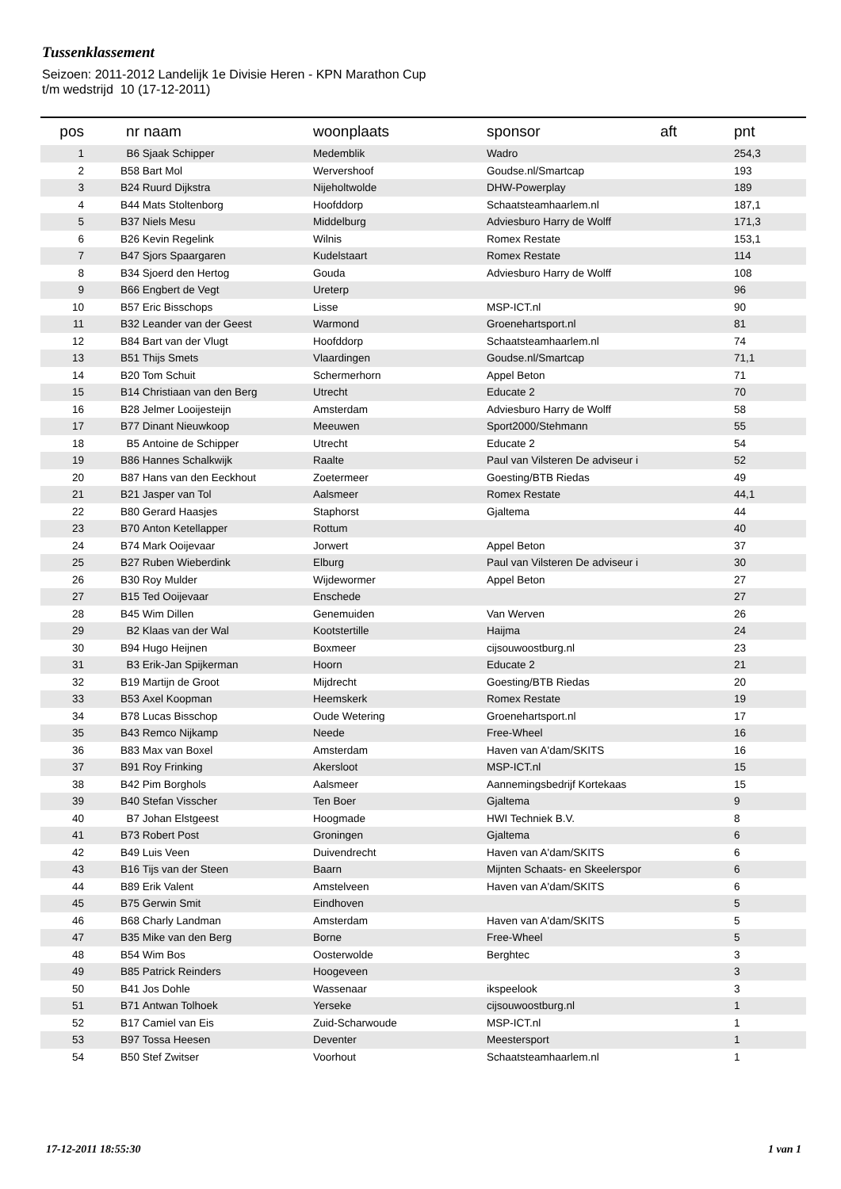Tussenklassement
Seizoen: 2011-2012 Landelijk 1e Divisie Heren - KPN Marathon Cup
t/m wedstrijd 10 (17-12-2011)
| pos | nr | naam | woonplaats | sponsor | aft | pnt |
| --- | --- | --- | --- | --- | --- | --- |
| 1 | B6 | Sjaak Schipper | Medemblik | Wadro | | 254,3 |
| 2 | B58 | Bart Mol | Wervershoof | Goudse.nl/Smartcap | | 193 |
| 3 | B24 | Ruurd Dijkstra | Nijeholtwolde | DHW-Powerplay | | 189 |
| 4 | B44 | Mats Stoltenborg | Hoofddorp | Schaatsteamhaarlem.nl | | 187,1 |
| 5 | B37 | Niels Mesu | Middelburg | Adviesburo Harry de Wolff | | 171,3 |
| 6 | B26 | Kevin Regelink | Wilnis | Romex Restate | | 153,1 |
| 7 | B47 | Sjors Spaargaren | Kudelstaart | Romex Restate | | 114 |
| 8 | B34 | Sjoerd den Hertog | Gouda | Adviesburo Harry de Wolff | | 108 |
| 9 | B66 | Engbert de Vegt | Ureterp | | | 96 |
| 10 | B57 | Eric Bisschops | Lisse | MSP-ICT.nl | | 90 |
| 11 | B32 | Leander van der Geest | Warmond | Groenehartsport.nl | | 81 |
| 12 | B84 | Bart van der Vlugt | Hoofddorp | Schaatsteamhaarlem.nl | | 74 |
| 13 | B51 | Thijs Smets | Vlaardingen | Goudse.nl/Smartcap | | 71,1 |
| 14 | B20 | Tom Schuit | Schermerhorn | Appel Beton | | 71 |
| 15 | B14 | Christiaan van den Berg | Utrecht | Educate 2 | | 70 |
| 16 | B28 | Jelmer Looijesteijn | Amsterdam | Adviesburo Harry de Wolff | | 58 |
| 17 | B77 | Dinant Nieuwkoop | Meeuwen | Sport2000/Stehmann | | 55 |
| 18 | B5 | Antoine de Schipper | Utrecht | Educate 2 | | 54 |
| 19 | B86 | Hannes Schalkwijk | Raalte | Paul van Vilsteren De adviseur i | | 52 |
| 20 | B87 | Hans van den Eeckhout | Zoetermeer | Goesting/BTB Riedas | | 49 |
| 21 | B21 | Jasper van Tol | Aalsmeer | Romex Restate | | 44,1 |
| 22 | B80 | Gerard Haasjes | Staphorst | Gjaltema | | 44 |
| 23 | B70 | Anton Ketellapper | Rottum | | | 40 |
| 24 | B74 | Mark Ooijevaar | Jorwert | Appel Beton | | 37 |
| 25 | B27 | Ruben Wieberdink | Elburg | Paul van Vilsteren De adviseur i | | 30 |
| 26 | B30 | Roy Mulder | Wijdewormer | Appel Beton | | 27 |
| 27 | B15 | Ted Ooijevaar | Enschede | | | 27 |
| 28 | B45 | Wim Dillen | Genemuiden | Van Werven | | 26 |
| 29 | B2 | Klaas van der Wal | Kootstertille | Haijma | | 24 |
| 30 | B94 | Hugo Heijnen | Boxmeer | cijsouwoostburg.nl | | 23 |
| 31 | B3 | Erik-Jan Spijkerman | Hoorn | Educate 2 | | 21 |
| 32 | B19 | Martijn de Groot | Mijdrecht | Goesting/BTB Riedas | | 20 |
| 33 | B53 | Axel Koopman | Heemskerk | Romex Restate | | 19 |
| 34 | B78 | Lucas Bisschop | Oude Wetering | Groenehartsport.nl | | 17 |
| 35 | B43 | Remco Nijkamp | Neede | Free-Wheel | | 16 |
| 36 | B83 | Max van Boxel | Amsterdam | Haven van A'dam/SKITS | | 16 |
| 37 | B91 | Roy Frinking | Akersloot | MSP-ICT.nl | | 15 |
| 38 | B42 | Pim Borghols | Aalsmeer | Aannemingsbedrijf Kortekaas | | 15 |
| 39 | B40 | Stefan Visscher | Ten Boer | Gjaltema | | 9 |
| 40 | B7 | Johan Elstgeest | Hoogmade | HWI Techniek B.V. | | 8 |
| 41 | B73 | Robert Post | Groningen | Gjaltema | | 6 |
| 42 | B49 | Luis Veen | Duivendrecht | Haven van A'dam/SKITS | | 6 |
| 43 | B16 | Tijs van der Steen | Baarn | Mijnten Schaats- en Skeelerspor | | 6 |
| 44 | B89 | Erik Valent | Amstelveen | Haven van A'dam/SKITS | | 6 |
| 45 | B75 | Gerwin Smit | Eindhoven | | | 5 |
| 46 | B68 | Charly Landman | Amsterdam | Haven van A'dam/SKITS | | 5 |
| 47 | B35 | Mike van den Berg | Borne | Free-Wheel | | 5 |
| 48 | B54 | Wim Bos | Oosterwolde | Berghtec | | 3 |
| 49 | B85 | Patrick Reinders | Hoogeveen | | | 3 |
| 50 | B41 | Jos Dohle | Wassenaar | ikspeelook | | 3 |
| 51 | B71 | Antwan Tolhoek | Yerseke | cijsouwoostburg.nl | | 1 |
| 52 | B17 | Camiel van Eis | Zuid-Scharwoude | MSP-ICT.nl | | 1 |
| 53 | B97 | Tossa Heesen | Deventer | Meestersport | | 1 |
| 54 | B50 | Stef Zwitser | Voorhout | Schaatsteamhaarlem.nl | | 1 |
17-12-2011 18:55:30 1 van 1